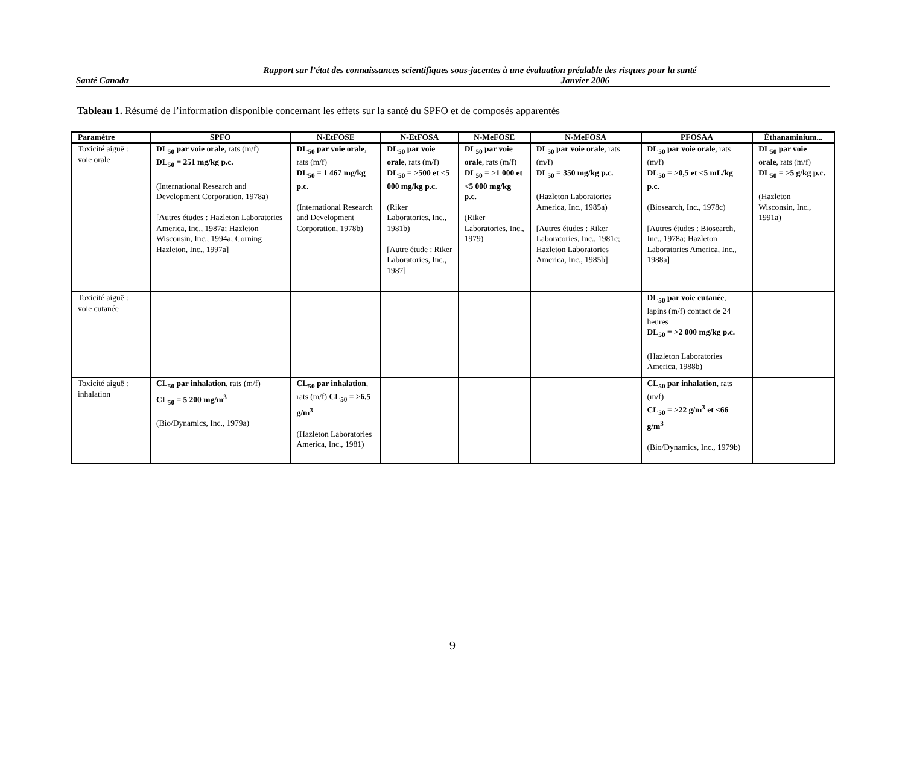Rapport sur l’état des connaissances scientifiques sous-jacentes à une évaluation préalable des risques pour la santé
Santé Canada Janvier 2006
Tableau 1. Résumé de l’information disponible concernant les effets sur la santé du SPFO et de composés apparentés
| Paramètre | SPFO | N-EtFOSE | N-EtFOSA | N-MeFOSE | N-MeFOSA | PFOSAA | Éthanaminium... |
| --- | --- | --- | --- | --- | --- | --- | --- |
| Toxicité aiguë : voie orale | DL<sub>50</sub> par voie orale , rats (m/f) DL<sub>50</sub> = 251 mg/kg p.c. (International Research and Development Corporation, 1978a) [Autres études : Hazleton Laboratories America, Inc., 1987a; Hazleton Wisconsin, Inc., 1994a; Corning Hazleton, Inc., 1997a] | DL<sub>50</sub> par voie orale , rats (m/f) DL<sub>50</sub> = 1 467 mg/kg p.c. (International Research and Development Corporation, 1978b) | DL<sub>50</sub> par voie orale , rats (m/f) DL<sub>50</sub> = >500 et <5 000 mg/kg p.c. (Riker Laboratories, Inc., 1981b) [Autre étude : Riker Laboratories, Inc., 1987] | DL<sub>50</sub> par voie orale , rats (m/f) DL<sub>50</sub> = >1 000 et <5 000 mg/kg p.c. (Riker Laboratories, Inc., 1979) | DL<sub>50</sub> par voie orale , rats (m/f) DL<sub>50</sub> = 350 mg/kg p.c. (Hazleton Laboratories America, Inc., 1985a) [Autres études : Riker Laboratories, Inc., 1981c; Hazleton Laboratories America, Inc., 1985b] | DL<sub>50</sub> par voie orale , rats (m/f) DL<sub>50</sub> = >0,5 et <5 mL/kg p.c. (Biosearch, Inc., 1978c) [Autres études : Biosearch, Inc., 1978a; Hazleton Laboratories America, Inc., 1988a] | DL<sub>50</sub> par voie orale , rats (m/f) DL<sub>50</sub> = >5 g/kg p.c. (Hazleton Wisconsin, Inc., 1991a) |
| Toxicité aiguë : voie cutanée | | | | | | DL<sub>50</sub> par voie cutanée , lapins (m/f) contact de 24 heures DL<sub>50</sub> = >2 000 mg/kg p.c. (Hazleton Laboratories America, 1988b) | |
| Toxicité aiguë : inhalation | CL<sub>50</sub> par inhalation , rats (m/f) CL<sub>50</sub> = 5 200 mg/m<sup>3</sup> (Bio/Dynamics, Inc., 1979a) | CL<sub>50</sub> par inhalation , rats (m/f) CL<sub>50</sub> = >6,5 g/m<sup>3</sup> (Hazleton Laboratories America, Inc., 1981) | | | | CL<sub>50</sub> par inhalation , rats (m/f) CL<sub>50</sub> = >22 g/m<sup>3</sup> et <66 g/m<sup>3</sup> (Bio/Dynamics, Inc., 1979b) | |
9